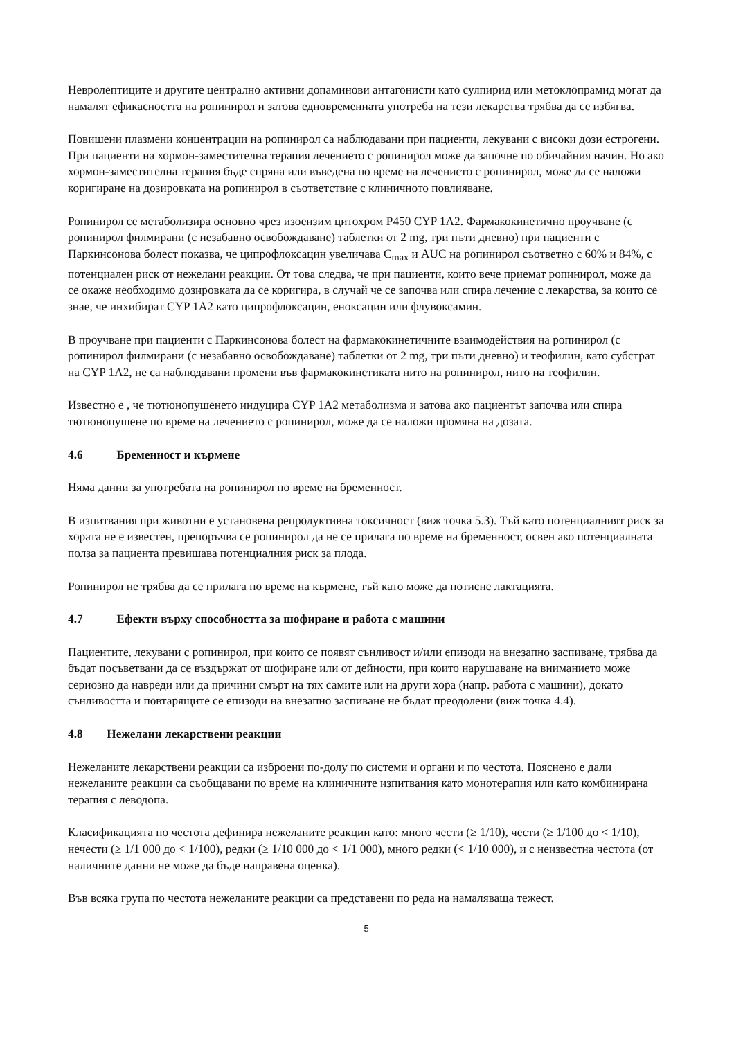Невролептиците и другите централно активни допаминови антагонисти като сулпирид или метоклопрамид могат да намалят ефикасността на ропинирол и затова едновременната употреба на тези лекарства трябва да се избягва.
Повишени плазмени концентрации на ропинирол са наблюдавани при пациенти, лекувани с високи дози естрогени. При пациенти на хормон-заместителна терапия лечението с ропинирол може да започне по обичайния начин. Но ако хормон-заместителна терапия бъде спряна или въведена по време на лечението с ропинирол, може да се наложи коригиране на дозировката на ропинирол в съответствие с клиничното повлияване.
Ропинирол се метаболизира основно чрез изоензим цитохром P450 CYP 1A2. Фармакокинетично проучване (с ропинирол филмирани (с незабавно освобождаване) таблетки от 2 mg, три пъти дневно) при пациенти с Паркинсонова болест показва, че ципрофлоксацин увеличава C<sub>max</sub> и AUC на ропинирол съответно с 60% и 84%, с потенциален риск от нежелани реакции. От това следва, че при пациенти, които вече приемат ропинирол, може да се окаже необходимо дозировката да се коригира, в случай че се започва или спира лечение с лекарства, за които се знае, че инхибират CYP 1A2 като ципрофлоксацин, еноксацин или флувоксамин.
В проучване при пациенти с Паркинсонова болест на фармакокинетичните взаимодействия на ропинирол (с ропинирол филмирани (с незабавно освобождаване) таблетки от 2 mg, три пъти дневно) и теофилин, като субстрат на CYP 1A2, не са наблюдавани промени във фармакокинетиката нито на ропинирол, нито на теофилин.
Известно е , че тютюнопушенето индуцира CYP 1A2 метаболизма и затова ако пациентът започва или спира тютюнопушене по време на лечението с ропинирол, може да се наложи промяна на дозата.
4.6 Бременност и кърмене
Няма данни за употребата на ропинирол по време на бременност.
В изпитвания при животни е установена репродуктивна токсичност (виж точка 5.3). Тъй като потенциалният риск за хората не е известен, препоръчва се ропинирол да не се прилага по време на бременност, освен ако потенциалната полза за пациента превишава потенциалния риск за плода.
Ропинирол не трябва да се прилага по време на кърмене, тъй като може да потисне лактацията.
4.7 Ефекти върху способността за шофиране и работа с машини
Пациентите, лекувани с ропинирол, при които се появят сънливост и/или епизоди на внезапно заспиване, трябва да бъдат посъветвани да се въздържат от шофиране или от дейности, при които нарушаване на вниманието може сериозно да навреди или да причини смърт на тях самите или на други хора (напр. работа с машини), докато сънливостта и повтарящите се епизоди на внезапно заспиване не бъдат преодолени (виж точка 4.4).
4.8 Нежелани лекарствени реакции
Нежеланите лекарствени реакции са изброени по-долу по системи и органи и по честота. Пояснено е дали нежеланите реакции са съобщавани по време на клиничните изпитвания като монотерапия или като комбинирана терапия с леводопа.
Класификацията по честота дефинира нежеланите реакции като: много чести (≥ 1/10), чести (≥ 1/100 до < 1/10), нечести (≥ 1/1 000 до < 1/100), редки (≥ 1/10 000 до < 1/1 000), много редки (< 1/10 000), и с неизвестна честота (от наличните данни не може да бъде направена оценка).
Във всяка група по честота нежеланите реакции са представени по реда на намаляваща тежест.
5